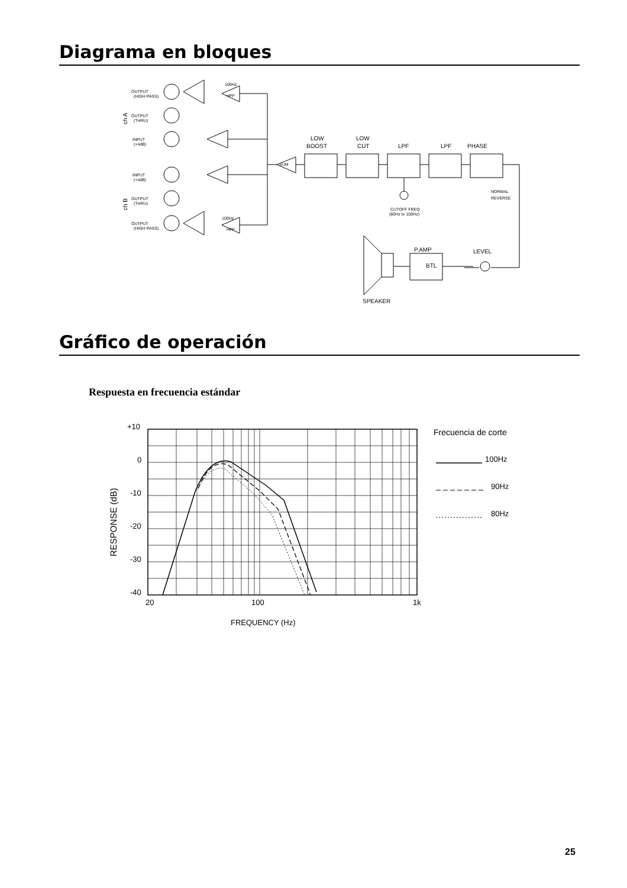Diagrama en bloques
OUTPUT
(HIGH PASS)
OUTPUT
(THRU)
INPUT
(+4dB)
INPUT
(+4dB)
OUTPUT
(THRU)
OUTPUT
(HIGH PASS)
100Hz
HPF
100Hz
HPF
SUM
CUTOFF FREQ
(80Hz to 100Hz)
NORMAL
REVERSE
LOW
BOOST
LOW
CUT
LPF
LPF
PHASE
P.AMP
BTL
LEVEL
SPEAKER
ch A
ch B
Gráfico de operación
Respuesta en frecuencia estándar
+10
0
-10
-20
-30
-40
20
100
1k
FREQUENCY (Hz)
RESPONSE (dB)
Frecuencia de corte
100Hz
90Hz
80Hz
25